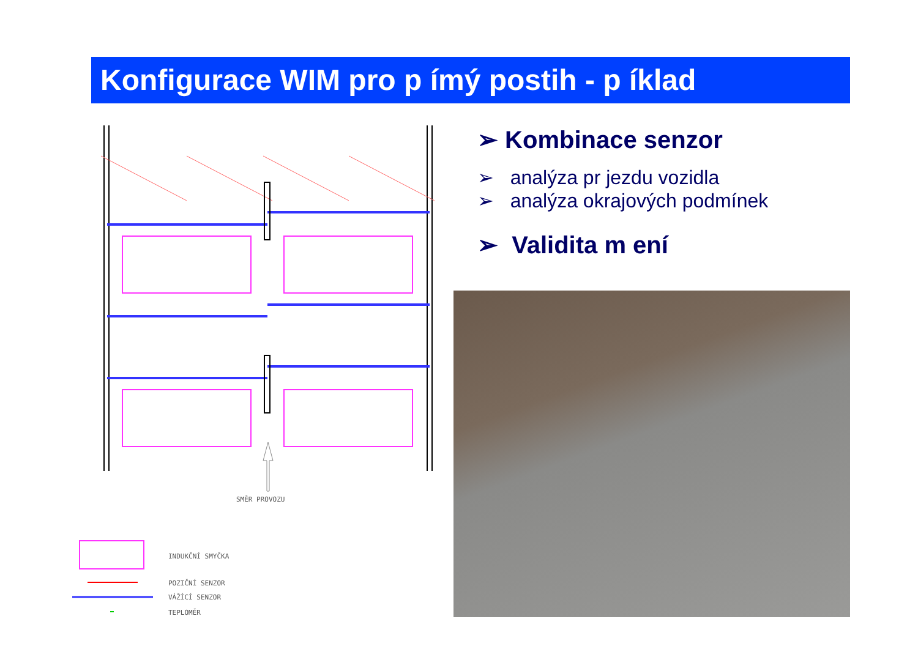Konfigurace WIM pro p ímý postih - p íklad
SMĚR PROVOZU
INDUKČNÍ SMYČKA
POZIČNÍ SENZOR
VÁŽÍCÍ SENZOR
TEPLOMĚR
➢ Kombinace senzor
➢ analýza pr jezdu vozidla
➢ analýza okrajových podmínek
➢ Validita m ení